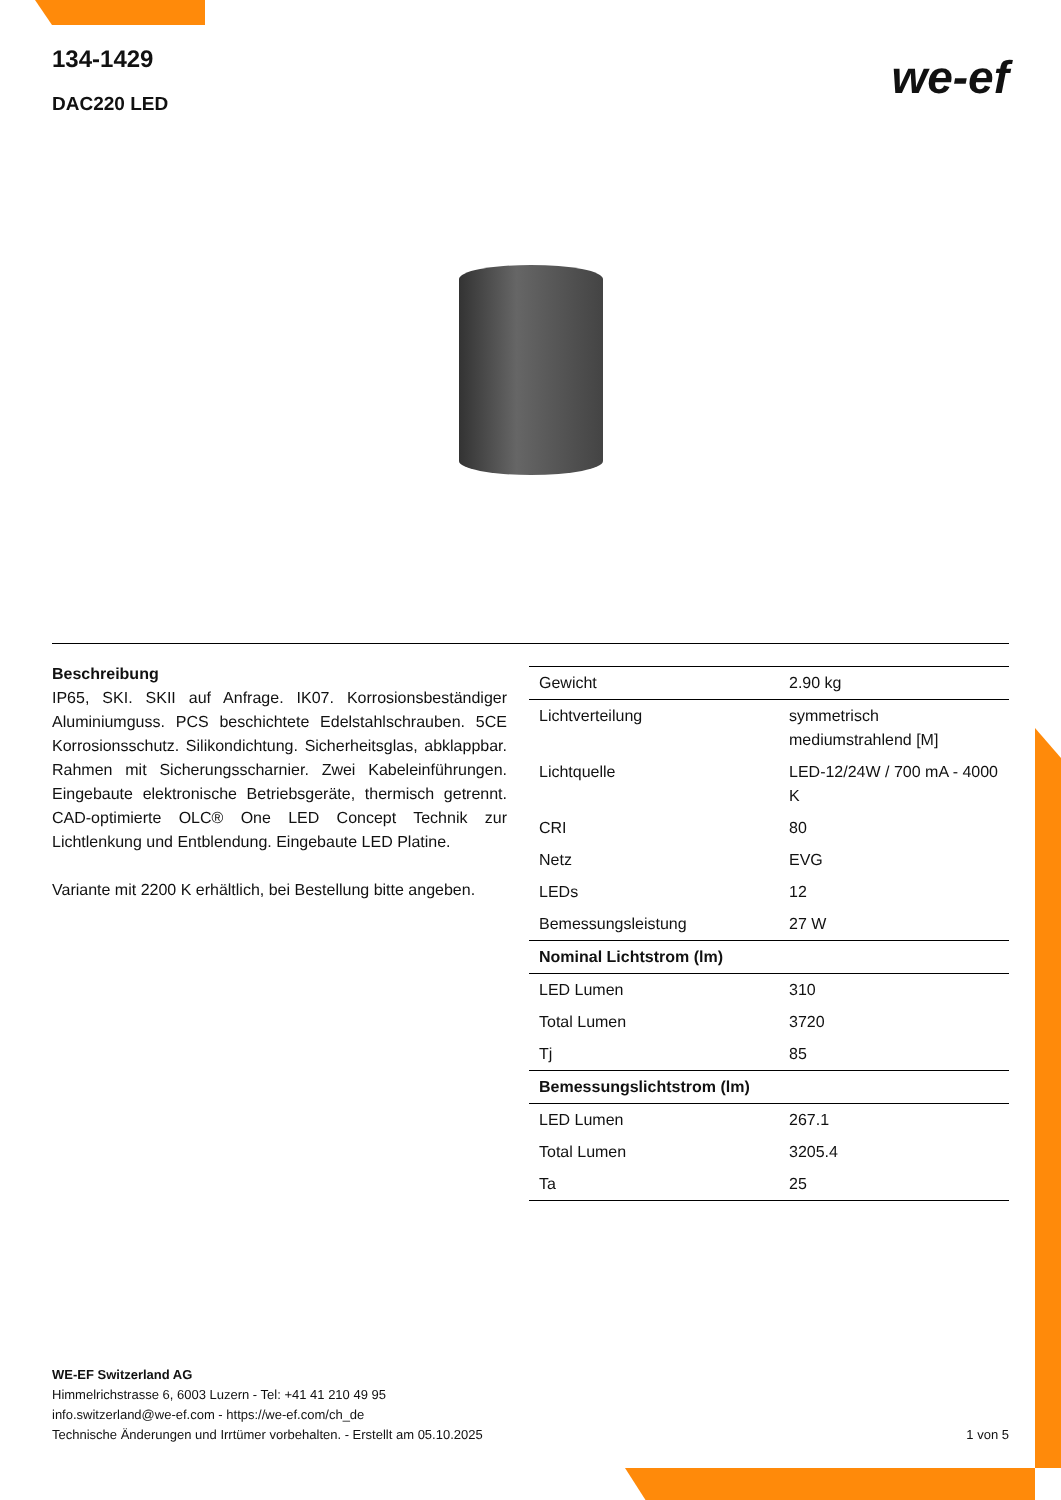134-1429
DAC220 LED
we-ef
Beschreibung
IP65, SKI. SKII auf Anfrage. IK07. Korrosionsbeständiger Aluminiumguss. PCS beschichtete Edelstahlschrauben. 5CE Korrosionsschutz. Silikondichtung. Sicherheitsglas, abklappbar. Rahmen mit Sicherungsscharnier. Zwei Kabeleinführungen. Eingebaute elektronische Betriebsgeräte, thermisch getrennt. CAD-optimierte OLC® One LED Concept Technik zur Lichtlenkung und Entblendung. Eingebaute LED Platine.
Variante mit 2200 K erhältlich, bei Bestellung bitte angeben.
| Gewicht | 2.90 kg |
| Lichtverteilung | symmetrisch mediumstrahlend [M] |
| Lichtquelle | LED-12/24W / 700 mA - 4000 K |
| CRI | 80 |
| Netz | EVG |
| LEDs | 12 |
| Bemessungsleistung | 27 W |
| Nominal Lichtstrom (lm) | |
| LED Lumen | 310 |
| Total Lumen | 3720 |
| Tj | 85 |
| Bemessungslichtstrom (lm) | |
| LED Lumen | 267.1 |
| Total Lumen | 3205.4 |
| Ta | 25 |
WE-EF Switzerland AG
Himmelrichstrasse 6, 6003 Luzern - Tel: +41 41 210 49 95
info.switzerland@we-ef.com - https://we-ef.com/ch_de
Technische Änderungen und Irrtümer vorbehalten. - Erstellt am 05.10.2025
1 von 5